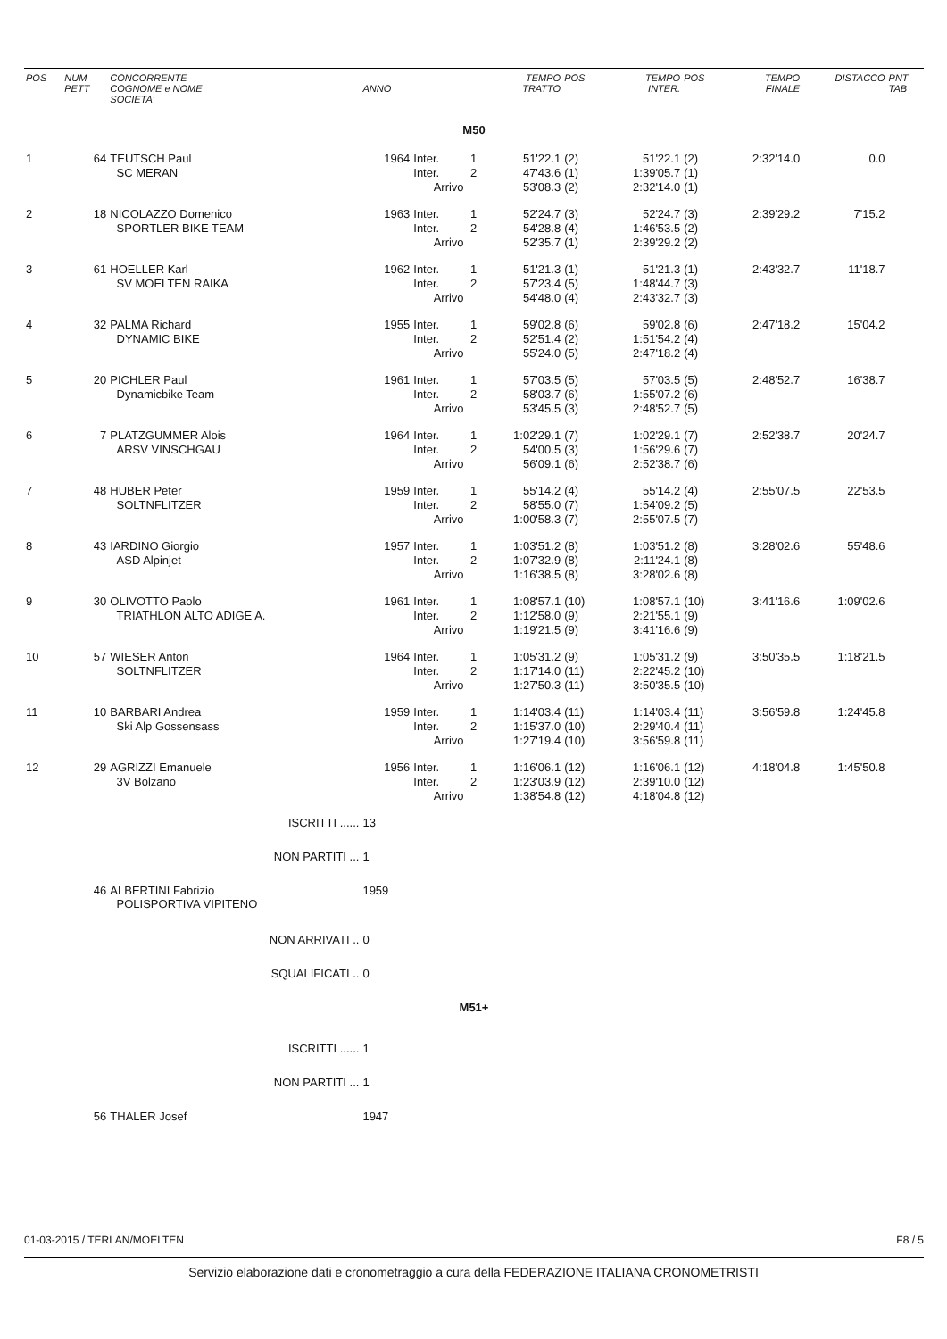| POS | NUM PETT | CONCORRENTE COGNOME e NOME SOCIETA' | ANNO | | | TEMPO TRATTO | POS | TEMPO INTER. | POS | TEMPO FINALE | DISTACCO | PNT TAB |
| --- | --- | --- | --- | --- | --- | --- | --- | --- | --- | --- | --- | --- |
| M50 | | | | | | | | | | | | |
| 1 | 64 | TEUTSCH Paul | 1964 | Inter. | 1 | 51'22.1 | (2) | 51'22.1 | (2) | 2:32'14.0 | 0.0 | |
| | | SC MERAN | | Inter. | 2 | 47'43.6 | (1) | 1:39'05.7 | (1) | | | |
| | | | | Arrivo | | 53'08.3 | (2) | 2:32'14.0 | (1) | | | |
| 2 | 18 | NICOLAZZO Domenico | 1963 | Inter. | 1 | 52'24.7 | (3) | 52'24.7 | (3) | 2:39'29.2 | 7'15.2 | |
| | | SPORTLER BIKE TEAM | | Inter. | 2 | 54'28.8 | (4) | 1:46'53.5 | (2) | | | |
| | | | | Arrivo | | 52'35.7 | (1) | 2:39'29.2 | (2) | | | |
| 3 | 61 | HOELLER Karl | 1962 | Inter. | 1 | 51'21.3 | (1) | 51'21.3 | (1) | 2:43'32.7 | 11'18.7 | |
| | | SV MOELTEN RAIKA | | Inter. | 2 | 57'23.4 | (5) | 1:48'44.7 | (3) | | | |
| | | | | Arrivo | | 54'48.0 | (4) | 2:43'32.7 | (3) | | | |
| 4 | 32 | PALMA Richard | 1955 | Inter. | 1 | 59'02.8 | (6) | 59'02.8 | (6) | 2:47'18.2 | 15'04.2 | |
| | | DYNAMIC BIKE | | Inter. | 2 | 52'51.4 | (2) | 1:51'54.2 | (4) | | | |
| | | | | Arrivo | | 55'24.0 | (5) | 2:47'18.2 | (4) | | | |
| 5 | 20 | PICHLER Paul | 1961 | Inter. | 1 | 57'03.5 | (5) | 57'03.5 | (5) | 2:48'52.7 | 16'38.7 | |
| | | Dynamicbike Team | | Inter. | 2 | 58'03.7 | (6) | 1:55'07.2 | (6) | | | |
| | | | | Arrivo | | 53'45.5 | (3) | 2:48'52.7 | (5) | | | |
| 6 | 7 | PLATZGUMMER Alois | 1964 | Inter. | 1 | 1:02'29.1 | (7) | 1:02'29.1 | (7) | 2:52'38.7 | 20'24.7 | |
| | | ARSV VINSCHGAU | | Inter. | 2 | 54'00.5 | (3) | 1:56'29.6 | (7) | | | |
| | | | | Arrivo | | 56'09.1 | (6) | 2:52'38.7 | (6) | | | |
| 7 | 48 | HUBER Peter | 1959 | Inter. | 1 | 55'14.2 | (4) | 55'14.2 | (4) | 2:55'07.5 | 22'53.5 | |
| | | SOLTNFLITZER | | Inter. | 2 | 58'55.0 | (7) | 1:54'09.2 | (5) | | | |
| | | | | Arrivo | | 1:00'58.3 | (7) | 2:55'07.5 | (7) | | | |
| 8 | 43 | IARDINO Giorgio | 1957 | Inter. | 1 | 1:03'51.2 | (8) | 1:03'51.2 | (8) | 3:28'02.6 | 55'48.6 | |
| | | ASD Alpinjet | | Inter. | 2 | 1:07'32.9 | (8) | 2:11'24.1 | (8) | | | |
| | | | | Arrivo | | 1:16'38.5 | (8) | 3:28'02.6 | (8) | | | |
| 9 | 30 | OLIVOTTO Paolo | 1961 | Inter. | 1 | 1:08'57.1 | (10) | 1:08'57.1 | (10) | 3:41'16.6 | 1:09'02.6 | |
| | | TRIATHLON ALTO ADIGE A. | | Inter. | 2 | 1:12'58.0 | (9) | 2:21'55.1 | (9) | | | |
| | | | | Arrivo | | 1:19'21.5 | (9) | 3:41'16.6 | (9) | | | |
| 10 | 57 | WIESER Anton | 1964 | Inter. | 1 | 1:05'31.2 | (9) | 1:05'31.2 | (9) | 3:50'35.5 | 1:18'21.5 | |
| | | SOLTNFLITZER | | Inter. | 2 | 1:17'14.0 | (11) | 2:22'45.2 | (10) | | | |
| | | | | Arrivo | | 1:27'50.3 | (11) | 3:50'35.5 | (10) | | | |
| 11 | 10 | BARBARI Andrea | 1959 | Inter. | 1 | 1:14'03.4 | (11) | 1:14'03.4 | (11) | 3:56'59.8 | 1:24'45.8 | |
| | | Ski Alp Gossensass | | Inter. | 2 | 1:15'37.0 | (10) | 2:29'40.4 | (11) | | | |
| | | | | Arrivo | | 1:27'19.4 | (10) | 3:56'59.8 | (11) | | | |
| 12 | 29 | AGRIZZI Emanuele | 1956 | Inter. | 1 | 1:16'06.1 | (12) | 1:16'06.1 | (12) | 4:18'04.8 | 1:45'50.8 | |
| | | 3V Bolzano | | Inter. | 2 | 1:23'03.9 | (12) | 2:39'10.0 | (12) | | | |
| | | | | Arrivo | | 1:38'54.8 | (12) | 4:18'04.8 | (12) | | | |
| | | ISCRITTI ...... | 13 | | | | | | | | | |
| | | NON PARTITI ... | 1 | | | | | | | | | |
| | 46 | ALBERTINI Fabrizio POLISPORTIVA VIPITENO | 1959 | | | | | | | | | |
| | | NON ARRIVATI .. | 0 | | | | | | | | | |
| | | SQUALIFICATI .. | 0 | | | | | | | | | |
| M51+ | | | | | | | | | | | | |
| | | ISCRITTI ...... | 1 | | | | | | | | | |
| | | NON PARTITI ... | 1 | | | | | | | | | |
| | 56 | THALER Josef | 1947 | | | | | | | | | |
01-03-2015 / TERLAN/MOELTEN F8 / 5
Servizio elaborazione dati e cronometraggio a cura della FEDERAZIONE ITALIANA CRONOMETRISTI